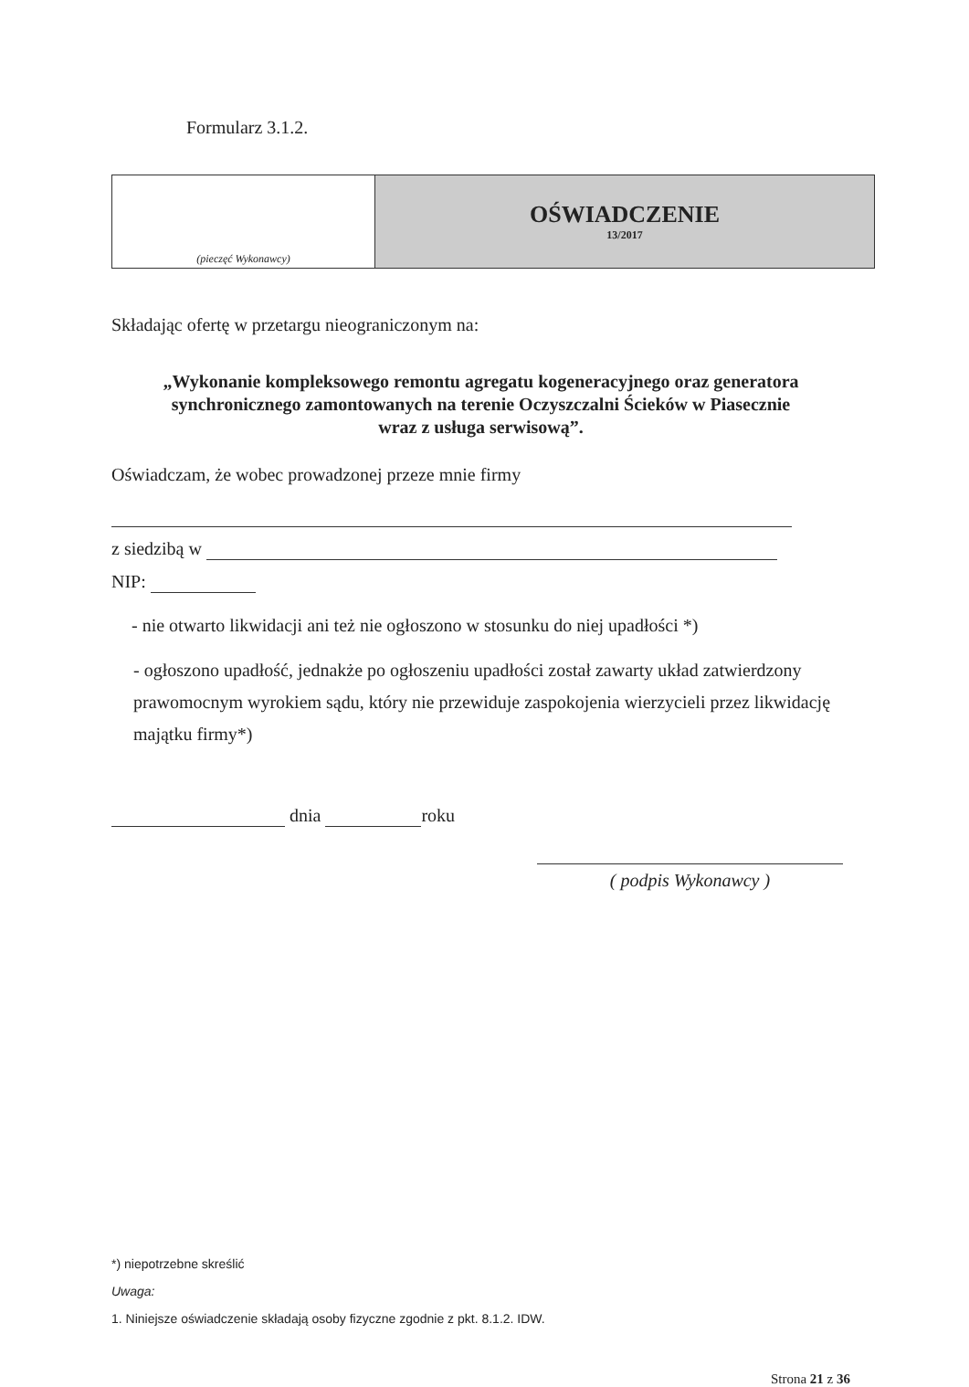Formularz 3.1.2.
| (pieczęć Wykonawcy) | OŚWIADCZENIE 13/2017 |
Składając ofertę w przetargu nieograniczonym na:
„Wykonanie kompleksowego remontu agregatu kogeneracyjnego oraz generatora
synchronicznego zamontowanych na terenie Oczyszczalni Ścieków w Piasecznie
wraz z usługa serwisową”.
Oświadczam, że wobec prowadzonej przeze mnie firmy
z siedzibą w
NIP:
- nie otwarto likwidacji ani też nie ogłoszono w stosunku do niej upadłości *)
- ogłoszono upadłość, jednakże po ogłoszeniu upadłości został zawarty układ zatwierdzony prawomocnym wyrokiem sądu, który nie przewiduje zaspokojenia wierzycieli przez likwidację majątku firmy*)
dnia roku
( podpis Wykonawcy )
*) niepotrzebne skreślić
Uwaga:
1. Niniejsze oświadczenie składają osoby fizyczne zgodnie z pkt. 8.1.2. IDW.
Strona 21 z 36